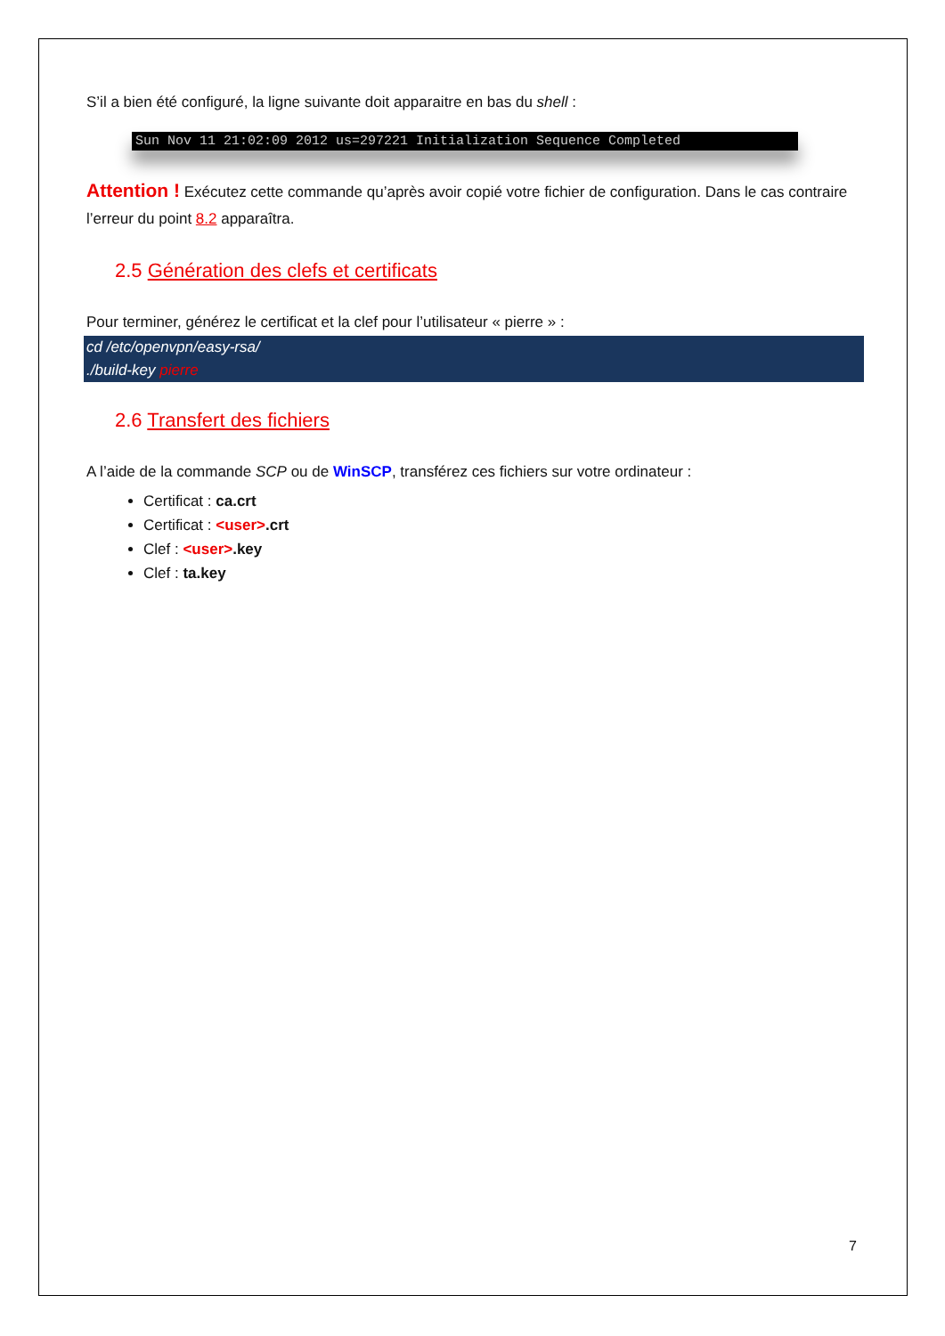S’il a bien été configuré, la ligne suivante doit apparaitre en bas du shell :
Sun Nov 11 21:02:09 2012 us=297221 Initialization Sequence Completed
Attention ! Exécutez cette commande qu’après avoir copié votre fichier de configuration. Dans le cas contraire l’erreur du point 8.2 apparaîtra.
2.5 Génération des clefs et certificats
Pour terminer, générez le certificat et la clef pour l’utilisateur « pierre » :
cd /etc/openvpn/easy-rsa/
./build-key pierre
2.6 Transfert des fichiers
A l’aide de la commande SCP ou de WinSCP, transférez ces fichiers sur votre ordinateur :
Certificat : ca.crt
Certificat : <user>.crt
Clef : <user>.key
Clef : ta.key
7